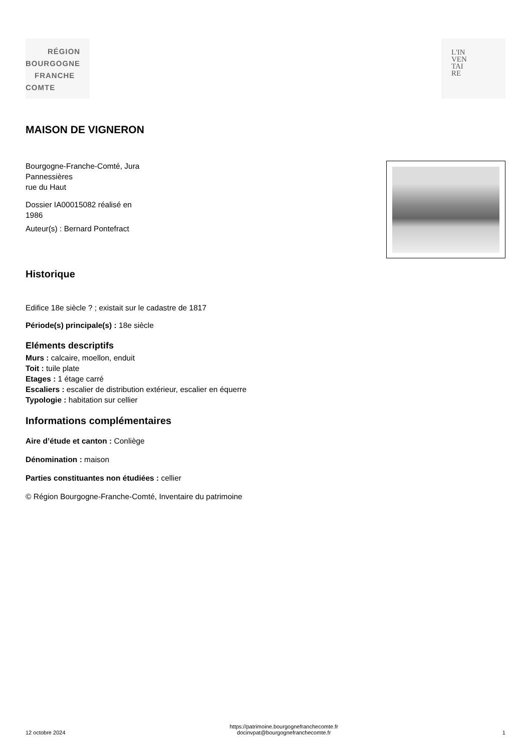RÉGION
BOURGOGNE
FRANCHE
COMTE
L'IN
VEN
TAI
RE
MAISON DE VIGNERON
Bourgogne-Franche-Comté, Jura
Pannessières
rue du Haut
Dossier IA00015082 réalisé en
1986
Auteur(s) : Bernard Pontefract
Historique
Edifice 18e siècle ? ; existait sur le cadastre de 1817
Période(s) principale(s) : 18e siècle
Eléments descriptifs
Murs : calcaire, moellon, enduit
Toit : tuile plate
Etages : 1 étage carré
Escaliers : escalier de distribution extérieur, escalier en équerre
Typologie : habitation sur cellier
Informations complémentaires
Aire d’étude et canton : Conliège
Dénomination : maison
Parties constituantes non étudiées : cellier
© Région Bourgogne-Franche-Comté, Inventaire du patrimoine
12 octobre 2024
https://patrimoine.bourgognefranchecomte.fr
docinvpat@bourgognefranchecomte.fr
1